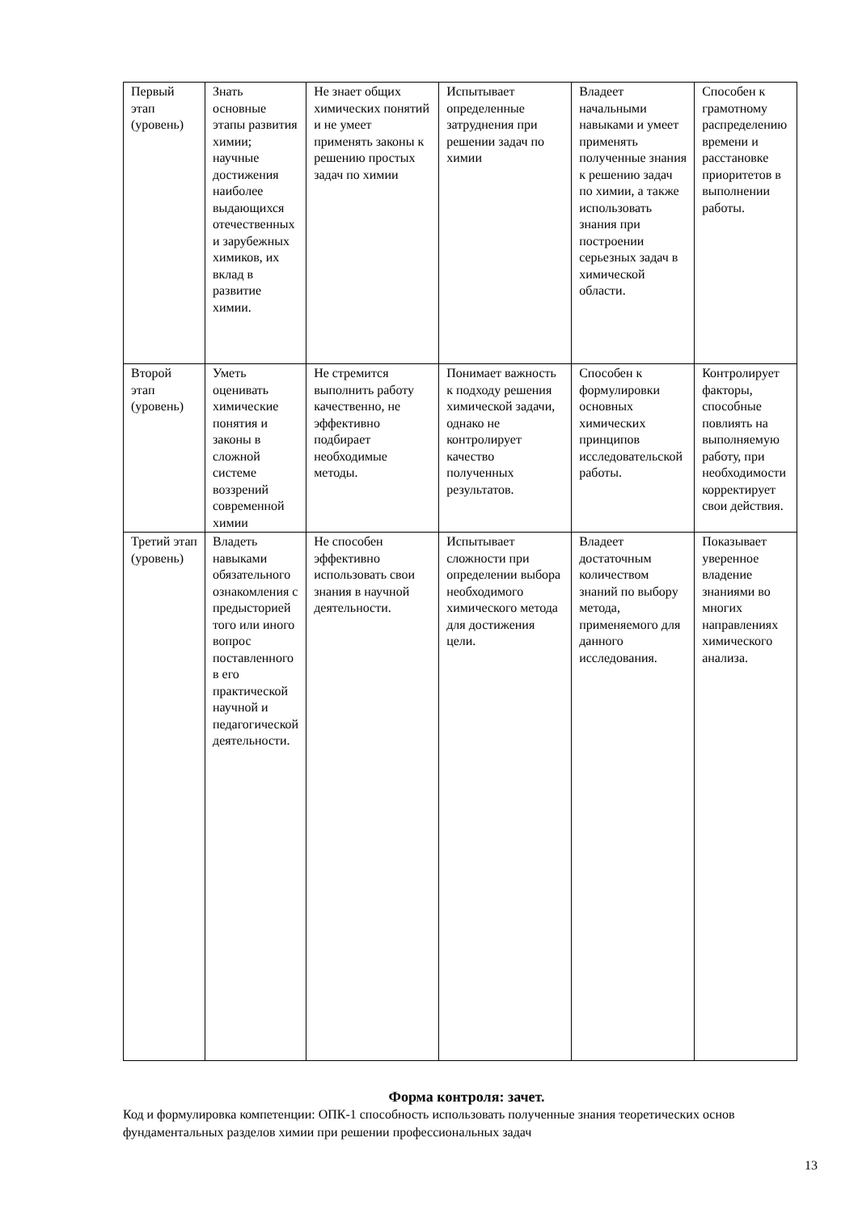| Первый этап (уровень) | Знать основные этапы развития химии; научные достижения наиболее выдающихся отечественных и зарубежных химиков, их вклад в развитие химии. | Не знает общих химических понятий и не умеет применять законы к решению простых задач по химии | Испытывает определенные затруднения при решении задач по химии | Владеет начальными навыками и умеет применять полученные знания к решению задач по химии, а также использовать знания при построении серьезных задач в химической области. | Способен к грамотному распределению времени и расстановке приоритетов в выполнении работы. |
| Второй этап (уровень) | Уметь оценивать химические понятия и законы в сложной системе воззрений современной химии | Не стремится выполнить работу качественно, не эффективно подбирает необходимые методы. | Понимает важность к подходу решения химической задачи, однако не контролирует качество полученных результатов. | Способен к формулировки основных химических принципов исследовательской работы. | Контролирует факторы, способные повлиять на выполняемую работу, при необходимости корректирует свои действия. |
| Третий этап (уровень) | Владеть навыками обязательного ознакомления с предысторией того или иного вопрос поставленного в его практической научной и педагогической деятельности. | Не способен эффективно использовать свои знания в научной деятельности. | Испытывает сложности при определении выбора необходимого химического метода для достижения цели. | Владеет достаточным количеством знаний по выбору метода, применяемого для данного исследования. | Показывает уверенное владение знаниями во многих направлениях химического анализа. |
Форма контроля: зачет.
Код и формулировка компетенции: ОПК-1 способность использовать полученные знания теоретических основ фундаментальных разделов химии при решении профессиональных задач
13